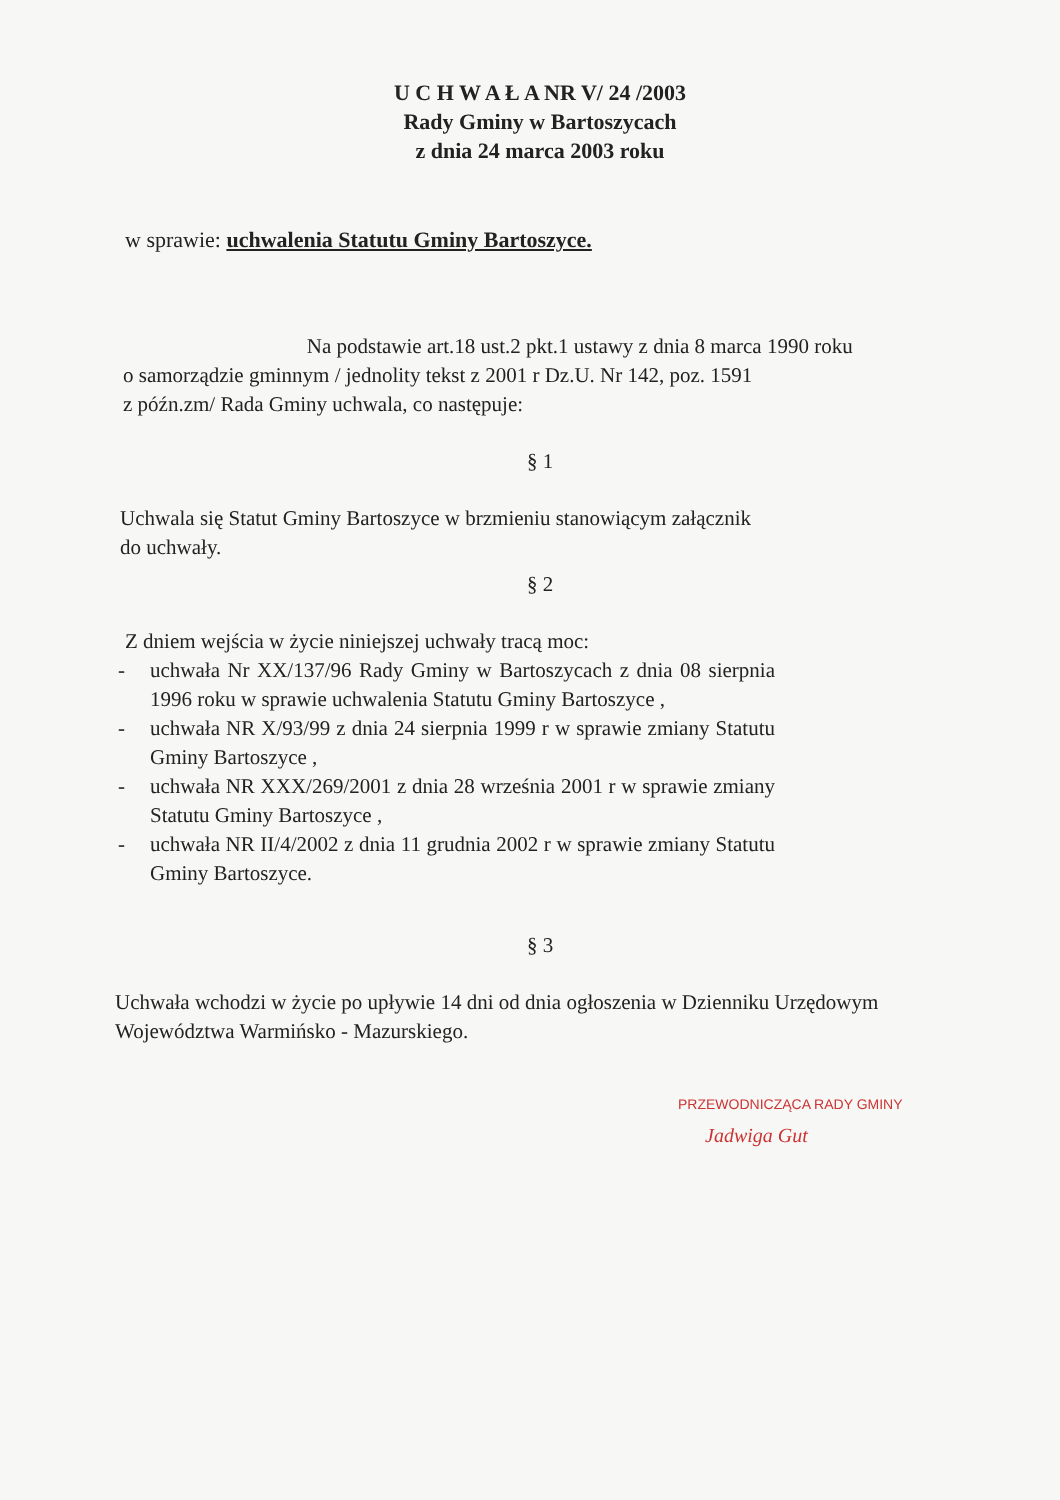U C H W A Ł A NR V/ 24 /2003
Rady Gminy w Bartoszycach
z dnia 24 marca 2003 roku
w sprawie: uchwalenia Statutu Gminy Bartoszyce.
Na podstawie art.18 ust.2 pkt.1 ustawy z dnia 8 marca 1990 roku
o samorządzie gminnym / jednolity tekst z 2001 r Dz.U. Nr 142, poz. 1591
z późn.zm/ Rada Gminy uchwala, co następuje:
§ 1
Uchwala się Statut Gminy Bartoszyce w brzmieniu stanowiącym załącznik
do uchwały.
§ 2
Z dniem wejścia w życie niniejszej uchwały tracą moc:
- uchwała Nr XX/137/96 Rady Gminy w Bartoszycach z dnia 08 sierpnia 1996 roku w sprawie uchwalenia Statutu Gminy Bartoszyce ,
- uchwała NR X/93/99 z dnia 24 sierpnia 1999 r w sprawie zmiany Statutu Gminy Bartoszyce ,
- uchwała NR XXX/269/2001 z dnia 28 września 2001 r w sprawie zmiany Statutu Gminy Bartoszyce ,
- uchwała NR II/4/2002 z dnia 11 grudnia 2002 r w sprawie zmiany Statutu Gminy Bartoszyce.
§ 3
Uchwała wchodzi w życie po upływie 14 dni od dnia ogłoszenia w Dzienniku Urzędowym Województwa Warmińsko - Mazurskiego.
PRZEWODNICZĄCA RADY GMINY
Jadwiga Gut